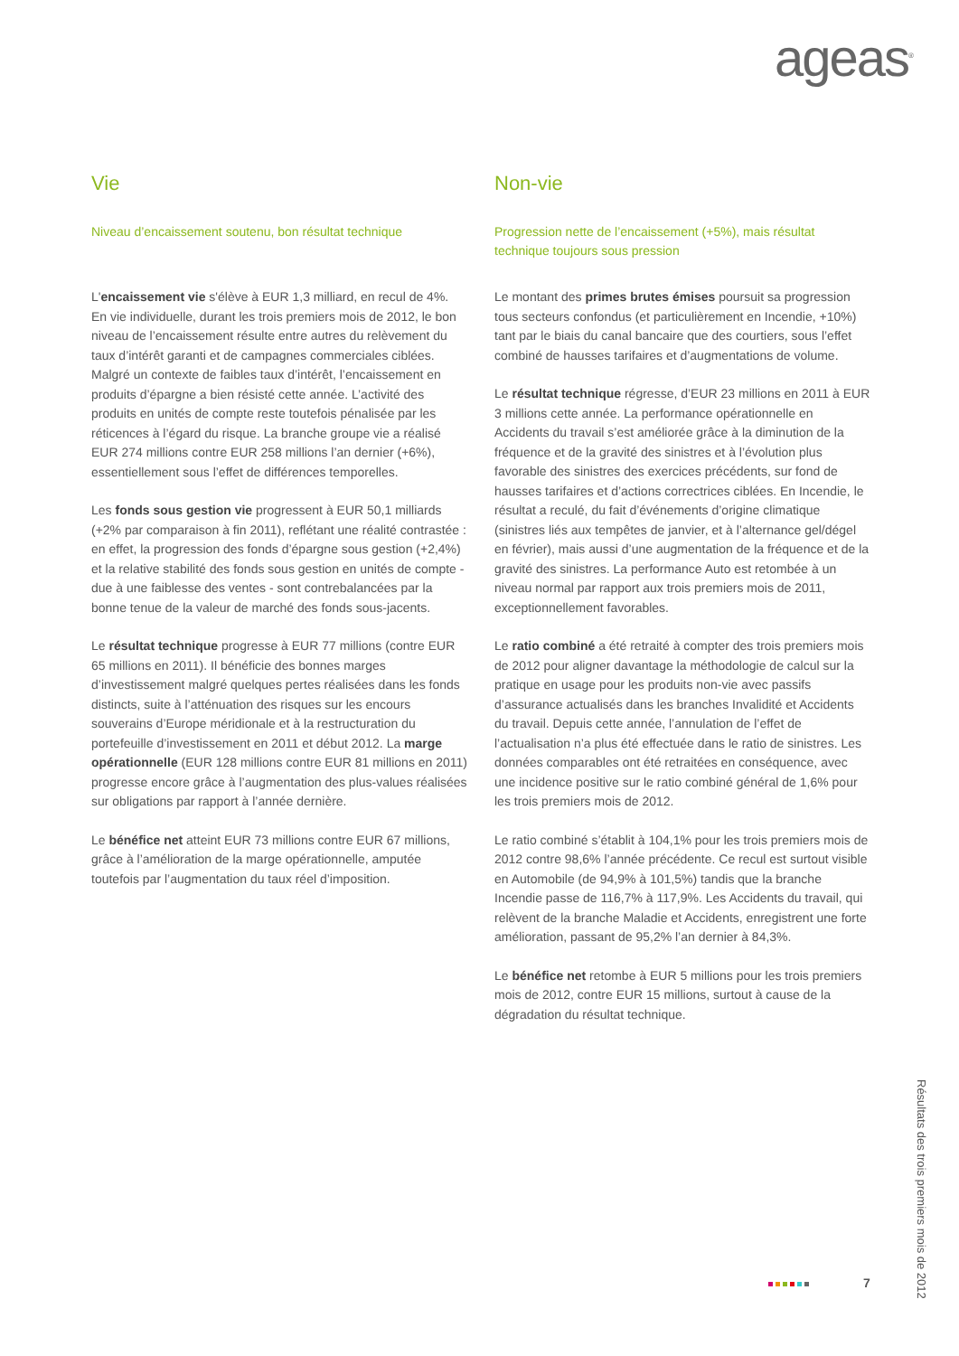ageas<sup>®</sup>
Vie
Niveau d’encaissement soutenu, bon résultat technique
L'encaissement vie s'élève à EUR 1,3 milliard, en recul de 4%. En vie individuelle, durant les trois premiers mois de 2012, le bon niveau de l’encaissement résulte entre autres du relèvement du taux d’intérêt garanti et de campagnes commerciales ciblées. Malgré un contexte de faibles taux d’intérêt, l’encaissement en produits d’épargne a bien résisté cette année. L’activité des produits en unités de compte reste toutefois pénalisée par les réticences à l’égard du risque. La branche groupe vie a réalisé EUR 274 millions contre EUR 258 millions l’an dernier (+6%), essentiellement sous l’effet de différences temporelles.
Les fonds sous gestion vie progressent à EUR 50,1 milliards (+2% par comparaison à fin 2011), reflétant une réalité contrastée : en effet, la progression des fonds d’épargne sous gestion (+2,4%) et la relative stabilité des fonds sous gestion en unités de compte - due à une faiblesse des ventes - sont contrebalancées par la bonne tenue de la valeur de marché des fonds sous-jacents.
Le résultat technique progresse à EUR 77 millions (contre EUR 65 millions en 2011). Il bénéficie des bonnes marges d’investissement malgré quelques pertes réalisées dans les fonds distincts, suite à l’atténuation des risques sur les encours souverains d’Europe méridionale et à la restructuration du portefeuille d’investissement en 2011 et début 2012. La marge opérationnelle (EUR 128 millions contre EUR 81 millions en 2011) progresse encore grâce à l’augmentation des plus-values réalisées sur obligations par rapport à l’année dernière.
Le bénéfice net atteint EUR 73 millions contre EUR 67 millions, grâce à l’amélioration de la marge opérationnelle, amputée toutefois par l’augmentation du taux réel d’imposition.
Non-vie
Progression nette de l’encaissement (+5%), mais résultat technique toujours sous pression
Le montant des primes brutes émises poursuit sa progression tous secteurs confondus (et particulièrement en Incendie, +10%) tant par le biais du canal bancaire que des courtiers, sous l’effet combiné de hausses tarifaires et d’augmentations de volume.
Le résultat technique régresse, d’EUR 23 millions en 2011 à EUR 3 millions cette année. La performance opérationnelle en Accidents du travail s’est améliorée grâce à la diminution de la fréquence et de la gravité des sinistres et à l’évolution plus favorable des sinistres des exercices précédents, sur fond de hausses tarifaires et d’actions correctrices ciblées. En Incendie, le résultat a reculé, du fait d’événements d’origine climatique (sinistres liés aux tempêtes de janvier, et à l’alternance gel/dégel en février), mais aussi d’une augmentation de la fréquence et de la gravité des sinistres. La performance Auto est retombée à un niveau normal par rapport aux trois premiers mois de 2011, exceptionnellement favorables.
Le ratio combiné a été retraité à compter des trois premiers mois de 2012 pour aligner davantage la méthodologie de calcul sur la pratique en usage pour les produits non-vie avec passifs d’assurance actualisés dans les branches Invalidité et Accidents du travail. Depuis cette année, l’annulation de l’effet de l’actualisation n’a plus été effectuée dans le ratio de sinistres. Les données comparables ont été retraitées en conséquence, avec une incidence positive sur le ratio combiné général de 1,6% pour les trois premiers mois de 2012.
Le ratio combiné s’établit à 104,1% pour les trois premiers mois de 2012 contre 98,6% l’année précédente. Ce recul est surtout visible en Automobile (de 94,9% à 101,5%) tandis que la branche Incendie passe de 116,7% à 117,9%. Les Accidents du travail, qui relèvent de la branche Maladie et Accidents, enregistrent une forte amélioration, passant de 95,2% l’an dernier à 84,3%.
Le bénéfice net retombe à EUR 5 millions pour les trois premiers mois de 2012, contre EUR 15 millions, surtout à cause de la dégradation du résultat technique.
7
Résultats des trois premiers mois de 2012